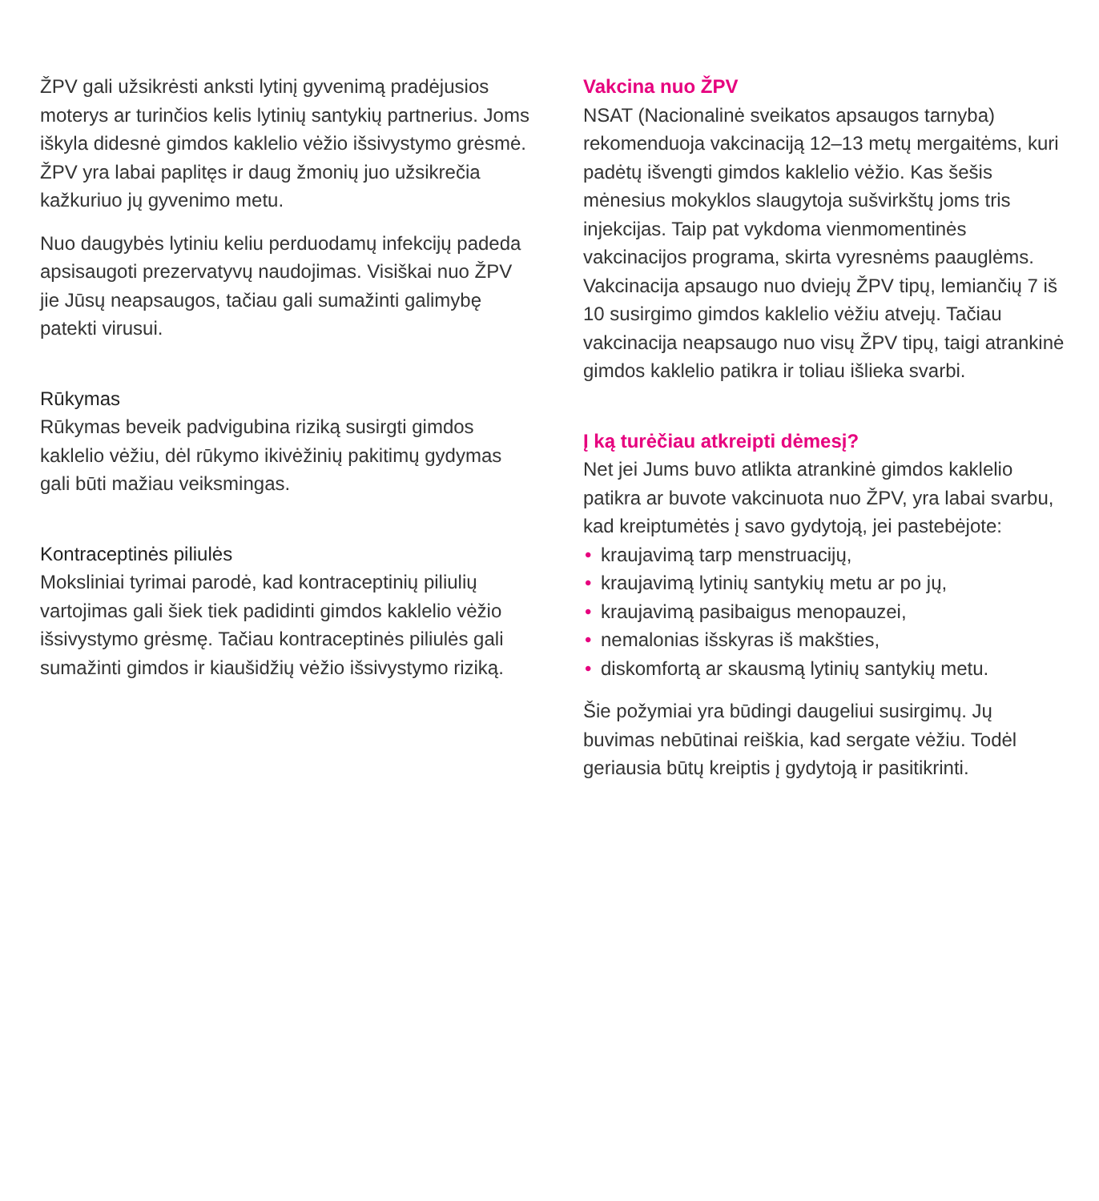ŽPV gali užsikrėsti anksti lytinį gyvenimą pradėjusios moterys ar turinčios kelis lytinių santykių partnerius. Joms iškyla didesnė gimdos kaklelio vėžio išsivystymo grėsmė. ŽPV yra labai paplitęs ir daug žmonių juo užsikrečia kažkuriuo jų gyvenimo metu.
Nuo daugybės lytiniu keliu perduodamų infekcijų padeda apsisaugoti prezervatyvų naudojimas. Visiškai nuo ŽPV jie Jūsų neapsaugos, tačiau gali sumažinti galimybę patekti virusui.
Rūkymas
Rūkymas beveik padvigubina riziką susirgti gimdos kaklelio vėžiu, dėl rūkymo ikivėžinių pakitimų gydymas gali būti mažiau veiksmingas.
Kontraceptinės piliulės
Moksliniai tyrimai parodė, kad kontraceptinių piliulių vartojimas gali šiek tiek padidinti gimdos kaklelio vėžio išsivystymo grėsmę. Tačiau kontraceptinės piliulės gali sumažinti gimdos ir kiaušidžių vėžio išsivystymo riziką.
Vakcina nuo ŽPV
NSAT (Nacionalinė sveikatos apsaugos tarnyba) rekomenduoja vakcinaciją 12–13 metų mergaitėms, kuri padėtų išvengti gimdos kaklelio vėžio. Kas šešis mėnesius mokyklos slaugytoja sušvirkštų joms tris injekcijas. Taip pat vykdoma vienmomentinės vakcinacijos programa, skirta vyresnėms paauglėms. Vakcinacija apsaugo nuo dviejų ŽPV tipų, lemiančių 7 iš 10 susirgimo gimdos kaklelio vėžiu atvejų. Tačiau vakcinacija neapsaugo nuo visų ŽPV tipų, taigi atrankinė gimdos kaklelio patikra ir toliau išlieka svarbi.
Į ką turėčiau atkreipti dėmesį?
Net jei Jums buvo atlikta atrankinė gimdos kaklelio patikra ar buvote vakcinuota nuo ŽPV, yra labai svarbu, kad kreiptumėtės į savo gydytoją, jei pastebėjote:
• kraujavimą tarp menstruacijų,
• kraujavimą lytinių santykių metu ar po jų,
• kraujavimą pasibaigus menopauzei,
• nemalonias išskyras iš makšties,
• diskomfortą ar skausmą lytinių santykių metu.
Šie požymiai yra būdingi daugeliui susirgimų. Jų buvimas nebūtinai reiškia, kad sergate vėžiu. Todėl geriausia būtų kreiptis į gydytoją ir pasitikrinti.